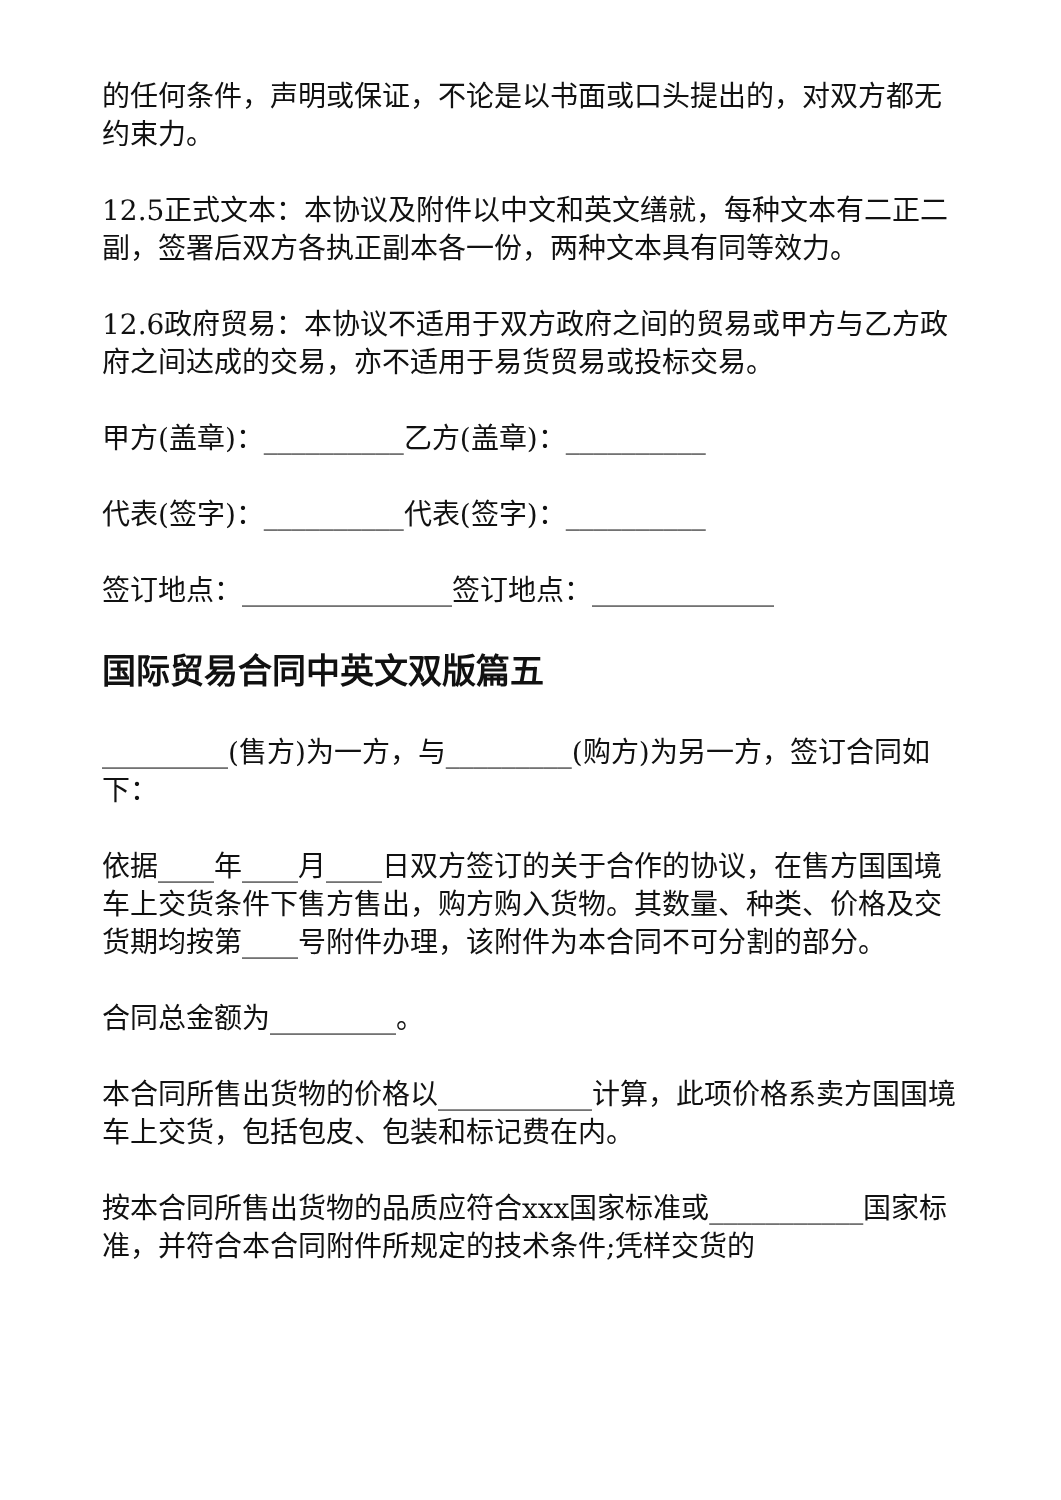的任何条件，声明或保证，不论是以书面或口头提出的，对双方都无约束力。
12.5正式文本：本协议及附件以中文和英文缮就，每种文本有二正二副，签署后双方各执正副本各一份，两种文本具有同等效力。
12.6政府贸易：本协议不适用于双方政府之间的贸易或甲方与乙方政府之间达成的交易，亦不适用于易货贸易或投标交易。
甲方(盖章)：__________乙方(盖章)：__________
代表(签字)：__________代表(签字)：__________
签订地点：_______________签订地点：_____________
国际贸易合同中英文双版篇五
_________(售方)为一方，与_________(购方)为另一方，签订合同如下：
依据____年____月____日双方签订的关于合作的协议，在售方国国境车上交货条件下售方售出，购方购入货物。其数量、种类、价格及交货期均按第____号附件办理，该附件为本合同不可分割的部分。
合同总金额为_________。
本合同所售出货物的价格以___________计算，此项价格系卖方国国境车上交货，包括包皮、包装和标记费在内。
按本合同所售出货物的品质应符合xxx国家标准或___________国家标准，并符合本合同附件所规定的技术条件;凭样交货的